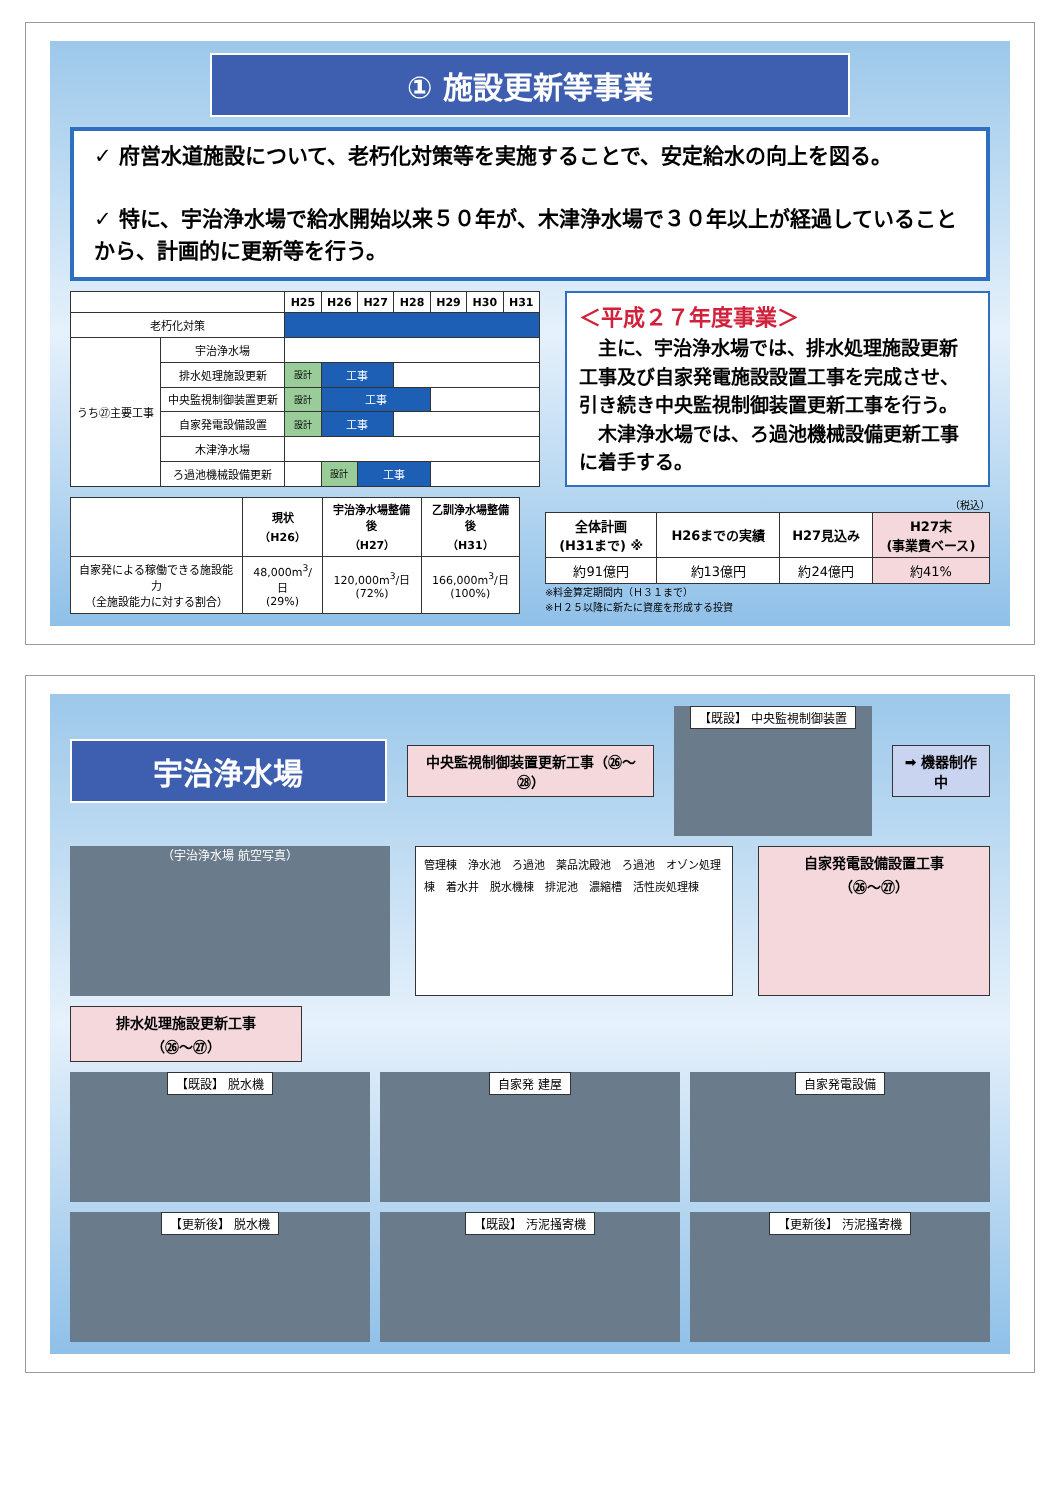① 施設更新等事業
✓ 府営水道施設について、老朽化対策等を実施することで、安定給水の向上を図る。
✓ 特に、宇治浄水場で給水開始以来５０年が、木津浄水場で３０年以上が経過していることから、計画的に更新等を行う。
| | | H25 | H26 | H27 | H28 | H29 | H30 | H31 |
| --- | --- | --- | --- | --- | --- | --- | --- | --- |
| 老朽化対策 | | | | | | | | |
| うち㉗主要工事 | 宇治浄水場 | | | | | | | |
| | 排水処理施設更新 | 設計 | 工事 | | | | | |
| | 中央監視制御装置更新 | 設計 | 工事 | | | | | |
| | 自家発電設備設置 | 設計 | 工事 | | | | | |
| | 木津浄水場 | | | | | | | |
| | ろ過池機械設備更新 | | 設計 | 工事 | | | | |
＜平成２７年度事業＞
　主に、宇治浄水場では、排水処理施設更新工事及び自家発電施設設置工事を完成させ、引き続き中央監視制御装置更新工事を行う。
　木津浄水場では、ろ過池機械設備更新工事に着手する。
| | 現状 （H26） | 宇治浄水場整備後 （H27） | 乙訓浄水場整備後 （H31） |
| --- | --- | --- | --- |
| 自家発による稼働できる施設能力 （全施設能力に対する割合） | 48,000m<sup>3</sup>/日 (29%) | 120,000m<sup>3</sup>/日 (72%) | 166,000m<sup>3</sup>/日 (100%) |
（税込）
| 全体計画 (H31まで) ※ | H26までの実績 | H27見込み | H27末 (事業費ベース) |
| --- | --- | --- | --- |
| 約91億円 | 約13億円 | 約24億円 | 約41% |
※料金算定期間内（Ｈ３１まで）
※Ｈ２５以降に新たに資産を形成する投資
宇治浄水場
中央監視制御装置更新工事（㉖～㉘）
【既設】 中央監視制御装置
➡ 機器制作中
（宇治浄水場 航空写真）
管理棟　浄水池　ろ過池　薬品沈殿池　ろ過池　オゾン処理棟　着水井　脱水機棟　排泥池　濃縮槽　活性炭処理棟
自家発電設備設置工事
（㉖～㉗）
排水処理施設更新工事
（㉖～㉗）
【既設】 脱水機
自家発 建屋
自家発電設備
【更新後】 脱水機
【既設】 汚泥掻寄機
【更新後】 汚泥掻寄機